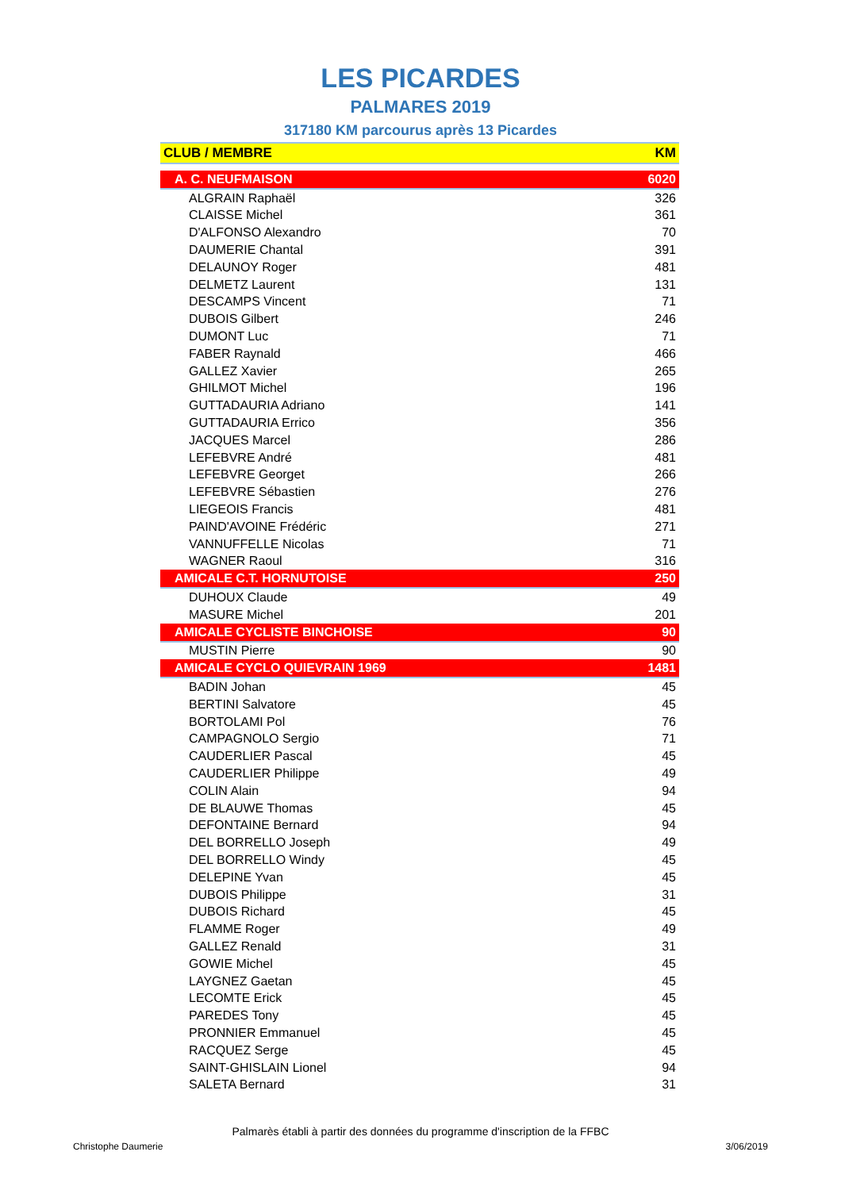LES PICARDES
PALMARES 2019
317180 KM parcourus après 13 Picardes
| CLUB / MEMBRE | KM |
| --- | --- |
| A. C. NEUFMAISON | 6020 |
| ALGRAIN Raphaël | 326 |
| CLAISSE Michel | 361 |
| D'ALFONSO Alexandro | 70 |
| DAUMERIE Chantal | 391 |
| DELAUNOY Roger | 481 |
| DELMETZ Laurent | 131 |
| DESCAMPS Vincent | 71 |
| DUBOIS Gilbert | 246 |
| DUMONT Luc | 71 |
| FABER Raynald | 466 |
| GALLEZ Xavier | 265 |
| GHILMOT Michel | 196 |
| GUTTADAURIA Adriano | 141 |
| GUTTADAURIA Errico | 356 |
| JACQUES Marcel | 286 |
| LEFEBVRE André | 481 |
| LEFEBVRE Georget | 266 |
| LEFEBVRE Sébastien | 276 |
| LIEGEOIS Francis | 481 |
| PAIND'AVOINE Frédéric | 271 |
| VANNUFFELLE Nicolas | 71 |
| WAGNER Raoul | 316 |
| AMICALE C.T. HORNUTOISE | 250 |
| DUHOUX Claude | 49 |
| MASURE Michel | 201 |
| AMICALE CYCLISTE BINCHOISE | 90 |
| MUSTIN Pierre | 90 |
| AMICALE CYCLO QUIEVRAIN 1969 | 1481 |
| BADIN Johan | 45 |
| BERTINI Salvatore | 45 |
| BORTOLAMI Pol | 76 |
| CAMPAGNOLO Sergio | 71 |
| CAUDERLIER Pascal | 45 |
| CAUDERLIER Philippe | 49 |
| COLIN Alain | 94 |
| DE BLAUWE Thomas | 45 |
| DEFONTAINE Bernard | 94 |
| DEL BORRELLO Joseph | 49 |
| DEL BORRELLO Windy | 45 |
| DELEPINE Yvan | 45 |
| DUBOIS Philippe | 31 |
| DUBOIS Richard | 45 |
| FLAMME Roger | 49 |
| GALLEZ Renald | 31 |
| GOWIE Michel | 45 |
| LAYGNEZ Gaetan | 45 |
| LECOMTE Erick | 45 |
| PAREDES Tony | 45 |
| PRONNIER Emmanuel | 45 |
| RACQUEZ Serge | 45 |
| SAINT-GHISLAIN Lionel | 94 |
| SALETA Bernard | 31 |
Palmarès établi à partir des données du programme d'inscription de la FFBC
Christophe Daumerie 3/06/2019